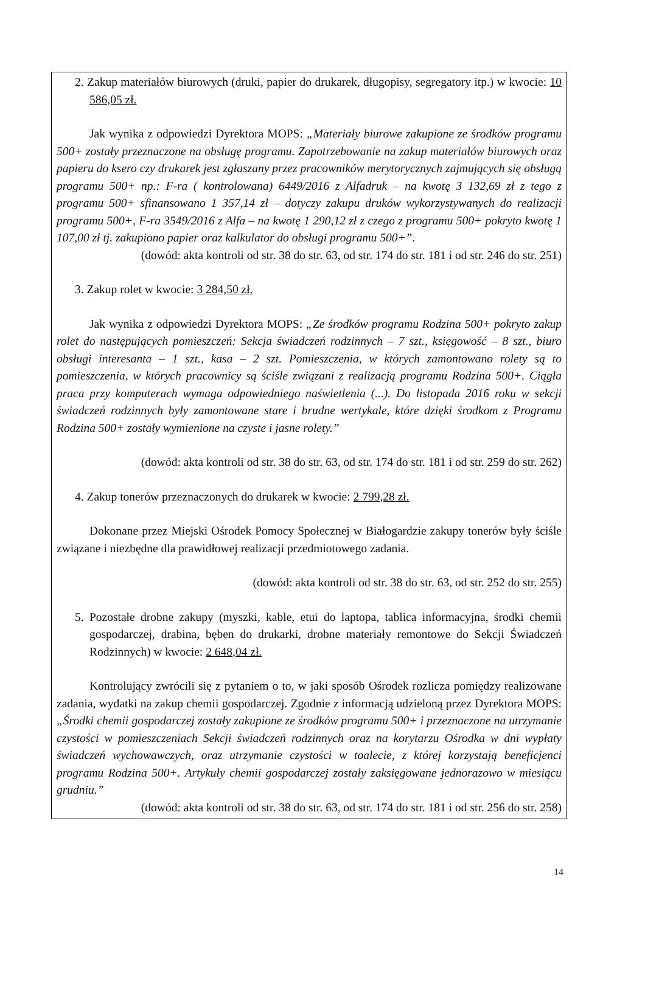2. Zakup materiałów biurowych (druki, papier do drukarek, długopisy, segregatory itp.) w kwocie: 10 586,05 zł.
Jak wynika z odpowiedzi Dyrektora MOPS: „Materiały biurowe zakupione ze środków programu 500+ zostały przeznaczone na obsługę programu. Zapotrzebowanie na zakup materiałów biurowych oraz papieru do ksero czy drukarek jest zgłaszany przez pracowników merytorycznych zajmujących się obsługą programu 500+ np.: F-ra ( kontrolowana) 6449/2016 z Alfadruk – na kwotę 3 132,69 zł z tego z programu 500+ sfinansowano 1 357,14 zł – dotyczy zakupu druków wykorzystywanych do realizacji programu 500+, F-ra 3549/2016 z Alfa – na kwotę 1 290,12 zł z czego z programu 500+ pokryto kwotę 1 107,00 zł tj. zakupiono papier oraz kalkulator do obsługi programu 500+”.
(dowód: akta kontroli od str. 38 do str. 63, od str. 174 do str. 181 i od str. 246 do str. 251)
3. Zakup rolet w kwocie: 3 284,50 zł.
Jak wynika z odpowiedzi Dyrektora MOPS: „Ze środków programu Rodzina 500+ pokryto zakup rolet do następujących pomieszczeń: Sekcja świadczeń rodzinnych – 7 szt., księgowość – 8 szt., biuro obsługi interesanta – 1 szt., kasa – 2 szt. Pomieszczenia, w których zamontowano rolety są to pomieszczenia, w których pracownicy są ściśle związani z realizacją programu Rodzina 500+. Ciągła praca przy komputerach wymaga odpowiedniego naświetlenia (...). Do listopada 2016 roku w sekcji świadczeń rodzinnych były zamontowane stare i brudne wertykale, które dzięki środkom z Programu Rodzina 500+ zostały wymienione na czyste i jasne rolety.”
(dowód: akta kontroli od str. 38 do str. 63, od str. 174 do str. 181 i od str. 259 do str. 262)
4. Zakup tonerów przeznaczonych do drukarek w kwocie: 2 799,28 zł.
Dokonane przez Miejski Ośrodek Pomocy Społecznej w Białogardzie zakupy tonerów były ściśle związane i niezbędne dla prawidłowej realizacji przedmiotowego zadania.
(dowód: akta kontroli od str. 38 do str. 63, od str. 252 do str. 255)
5. Pozostałe drobne zakupy (myszki, kable, etui do laptopa, tablica informacyjna, środki chemii gospodarczej, drabina, bęben do drukarki, drobne materiały remontowe do Sekcji Świadczeń Rodzinnych) w kwocie: 2 648,04 zł.
Kontrolujący zwrócili się z pytaniem o to, w jaki sposób Ośrodek rozlicza pomiędzy realizowane zadania, wydatki na zakup chemii gospodarczej. Zgodnie z informacją udzieloną przez Dyrektora MOPS: „Środki chemii gospodarczej zostały zakupione ze środków programu 500+ i przeznaczone na utrzymanie czystości w pomieszczeniach Sekcji świadczeń rodzinnych oraz na korytarzu Ośrodka w dni wypłaty świadczeń wychowawczych, oraz utrzymanie czystości w toalecie, z której korzystają beneficjenci programu Rodzina 500+. Artykuły chemii gospodarczej zostały zaksięgowane jednorazowo w miesiącu grudniu.”
(dowód: akta kontroli od str. 38 do str. 63, od str. 174 do str. 181 i od str. 256 do str. 258)
14